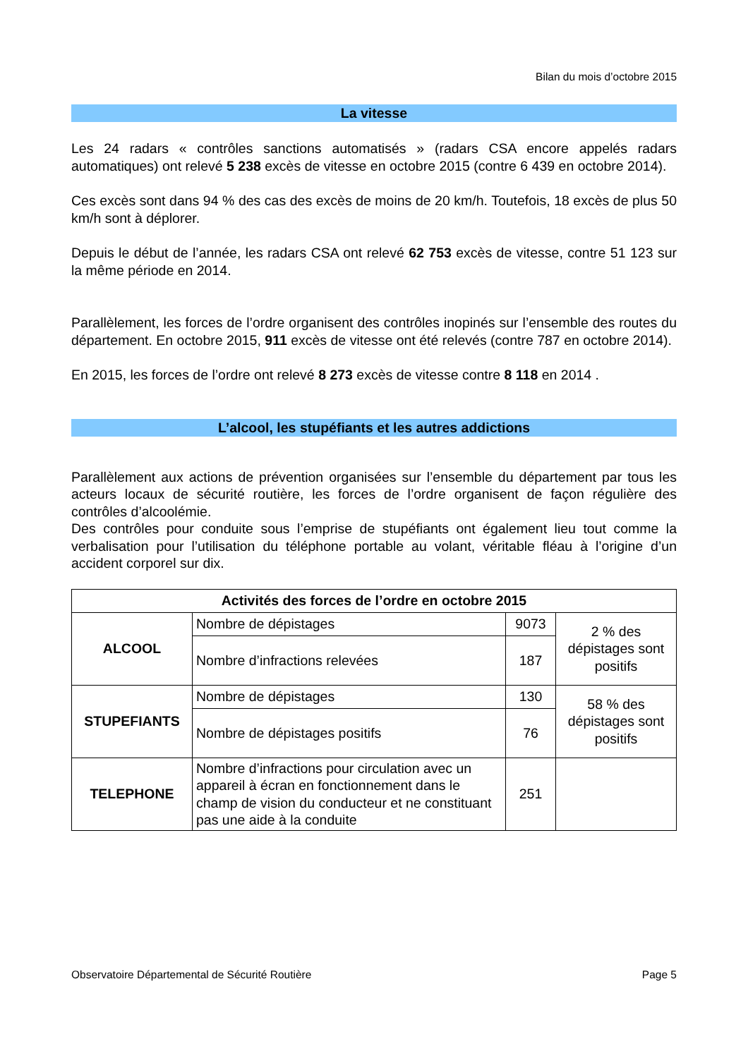Bilan du mois d’octobre 2015
La vitesse
Les 24 radars « contrôles sanctions automatisés » (radars CSA encore appelés radars automatiques) ont relevé 5 238 excès de vitesse en octobre 2015 (contre 6 439 en octobre 2014).
Ces excès sont dans 94 % des cas des excès de moins de 20 km/h. Toutefois, 18 excès de plus 50 km/h sont à déplorer.
Depuis le début de l’année, les radars CSA ont relevé 62 753 excès de vitesse, contre 51 123 sur la même période en 2014.
Parallèlement, les forces de l’ordre organisent des contrôles inopinés sur l’ensemble des routes du département. En octobre 2015, 911 excès de vitesse ont été relevés (contre 787 en octobre 2014).
En 2015, les forces de l’ordre ont relevé 8 273 excès de vitesse contre 8 118 en 2014 .
L’alcool, les stupéfiants et les autres addictions
Parallèlement aux actions de prévention organisées sur l’ensemble du département par tous les acteurs locaux de sécurité routière, les forces de l’ordre organisent de façon régulière des contrôles d’alcoolémie.
Des contrôles pour conduite sous l’emprise de stupéfiants ont également lieu tout comme la verbalisation pour l’utilisation du téléphone portable au volant, véritable fléau à l’origine d’un accident corporel sur dix.
| Activités des forces de l’ordre en octobre 2015 | | | |
| ALCOOL | Nombre de dépistages | 9073 | 2 % des dépistages sont positifs |
| | Nombre d’infractions relevées | 187 | |
| STUPEFIANTS | Nombre de dépistages | 130 | 58 % des dépistages sont positifs |
| | Nombre de dépistages positifs | 76 | |
| TELEPHONE | Nombre d’infractions pour circulation avec un appareil à écran en fonctionnement dans le champ de vision du conducteur et ne constituant pas une aide à la conduite | 251 | |
Observatoire Départemental de Sécurité Routière Page 5